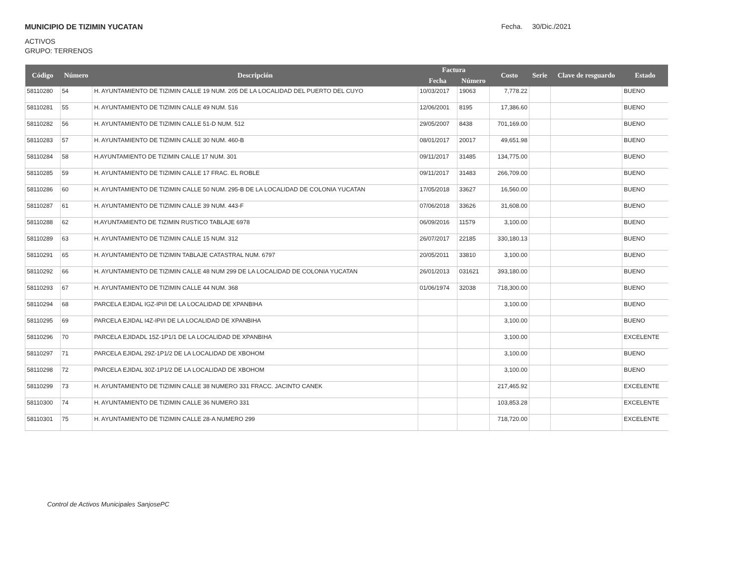MUNICIPIO DE TIZIMIN YUCATAN Fecha. 30/Dic./2021
ACTIVOS
GRUPO: TERRENOS
| Código | Número | Descripción | Factura | | Costo | Serie | Clave de resguardo | Estado |
| --- | --- | --- | --- | --- | --- | --- | --- | --- |
| | | | Fecha | Número | | | | |
| 58110280 | 54 | H. AYUNTAMIENTO DE TIZIMIN CALLE 19 NUM. 205 DE LA LOCALIDAD DEL PUERTO DEL CUYO | 10/03/2017 | 19063 | 7,778.22 | | | BUENO |
| 58110281 | 55 | H. AYUNTAMIENTO DE TIZIMIN CALLE 49 NUM. 516 | 12/06/2001 | 8195 | 17,386.60 | | | BUENO |
| 58110282 | 56 | H. AYUNTAMIENTO DE TIZIMIN CALLE 51-D NUM. 512 | 29/05/2007 | 8438 | 701,169.00 | | | BUENO |
| 58110283 | 57 | H. AYUNTAMIENTO DE TIZIMIN CALLE 30 NUM. 460-B | 08/01/2017 | 20017 | 49,651.98 | | | BUENO |
| 58110284 | 58 | H.AYUNTAMIENTO DE TIZIMIN CALLE 17 NUM. 301 | 09/11/2017 | 31485 | 134,775.00 | | | BUENO |
| 58110285 | 59 | H. AYUNTAMIENTO DE TIZIMIN CALLE 17 FRAC. EL ROBLE | 09/11/2017 | 31483 | 266,709.00 | | | BUENO |
| 58110286 | 60 | H. AYUNTAMIENTO DE TIZIMIN CALLE 50 NUM. 295-B DE LA LOCALIDAD DE COLONIA YUCATAN | 17/05/2018 | 33627 | 16,560.00 | | | BUENO |
| 58110287 | 61 | H. AYUNTAMIENTO DE TIZIMIN CALLE 39 NUM. 443-F | 07/06/2018 | 33626 | 31,608.00 | | | BUENO |
| 58110288 | 62 | H.AYUNTAMIENTO DE TIZIMIN RUSTICO TABLAJE 6978 | 06/09/2016 | 11579 | 3,100.00 | | | BUENO |
| 58110289 | 63 | H. AYUNTAMIENTO DE TIZIMIN CALLE 15 NUM. 312 | 26/07/2017 | 22185 | 330,180.13 | | | BUENO |
| 58110291 | 65 | H. AYUNTAMIENTO DE TIZIMIN TABLAJE CATASTRAL NUM. 6797 | 20/05/2011 | 33810 | 3,100.00 | | | BUENO |
| 58110292 | 66 | H. AYUNTAMIENTO DE TIZIMIN CALLE 48 NUM 299 DE LA LOCALIDAD DE COLONIA YUCATAN | 26/01/2013 | 031621 | 393,180.00 | | | BUENO |
| 58110293 | 67 | H. AYUNTAMIENTO DE TIZIMIN CALLE 44 NUM. 368 | 01/06/1974 | 32038 | 718,300.00 | | | BUENO |
| 58110294 | 68 | PARCELA EJIDAL IGZ-IPI/I DE LA LOCALIDAD DE XPANBIHA | | | 3,100.00 | | | BUENO |
| 58110295 | 69 | PARCELA EJIDAL I4Z-IPI/I DE LA LOCALIDAD DE XPANBIHA | | | 3,100.00 | | | BUENO |
| 58110296 | 70 | PARCELA EJIDADL 15Z-1P1/1 DE LA LOCALIDAD DE XPANBIHA | | | 3,100.00 | | | EXCELENTE |
| 58110297 | 71 | PARCELA EJIDAL 29Z-1P1/2 DE LA LOCALIDAD DE XBOHOM | | | 3,100.00 | | | BUENO |
| 58110298 | 72 | PARCELA EJIDAL 30Z-1P1/2 DE LA LOCALIDAD DE XBOHOM | | | 3,100.00 | | | BUENO |
| 58110299 | 73 | H. AYUNTAMIENTO DE TIZIMIN CALLE 38 NUMERO 331 FRACC. JACINTO CANEK | | | 217,465.92 | | | EXCELENTE |
| 58110300 | 74 | H. AYUNTAMIENTO DE TIZIMIN CALLE 36 NUMERO 331 | | | 103,853.28 | | | EXCELENTE |
| 58110301 | 75 | H. AYUNTAMIENTO DE TIZIMIN CALLE 28-A NUMERO 299 | | | 718,720.00 | | | EXCELENTE |
Control de Activos Municipales SanjosePC